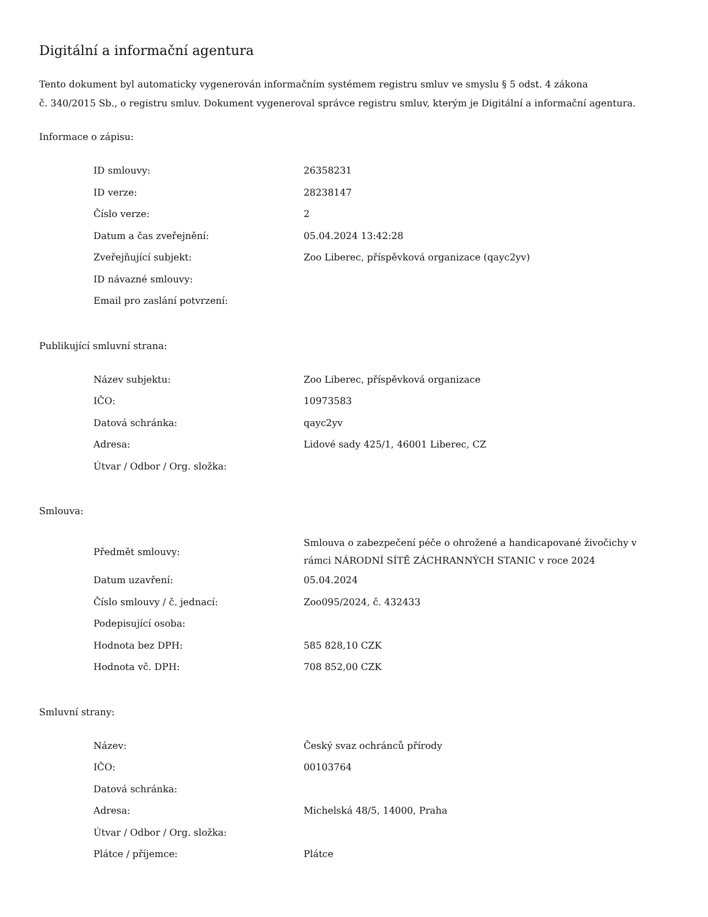Digitální a informační agentura
Tento dokument byl automaticky vygenerován informačním systémem registru smluv ve smyslu § 5 odst. 4 zákona
č. 340/2015 Sb., o registru smluv. Dokument vygeneroval správce registru smluv, kterým je Digitální a informační agentura.
Informace o zápisu:
| ID smlouvy: | 26358231 |
| ID verze: | 28238147 |
| Číslo verze: | 2 |
| Datum a čas zveřejnění: | 05.04.2024 13:42:28 |
| Zveřejňující subjekt: | Zoo Liberec, příspěvková organizace (qayc2yv) |
| ID návazné smlouvy: | |
| Email pro zaslání potvrzení: | |
Publikující smluvní strana:
| Název subjektu: | Zoo Liberec, příspěvková organizace |
| IČO: | 10973583 |
| Datová schránka: | qayc2yv |
| Adresa: | Lidové sady 425/1, 46001 Liberec, CZ |
| Útvar / Odbor / Org. složka: | |
Smlouva:
| Předmět smlouvy: | Smlouva o zabezpečení péče o ohrožené a handicapované živočichy v rámci NÁRODNÍ SÍTĚ ZÁCHRANNÝCH STANIC v roce 2024 |
| Datum uzavření: | 05.04.2024 |
| Číslo smlouvy / č. jednací: | Zoo095/2024, č. 432433 |
| Podepisující osoba: | |
| Hodnota bez DPH: | 585 828,10 CZK |
| Hodnota vč. DPH: | 708 852,00 CZK |
Smluvní strany:
| Název: | Český svaz ochránců přírody |
| IČO: | 00103764 |
| Datová schránka: | |
| Adresa: | Michelská 48/5, 14000, Praha |
| Útvar / Odbor / Org. složka: | |
| Plátce / příjemce: | Plátce |